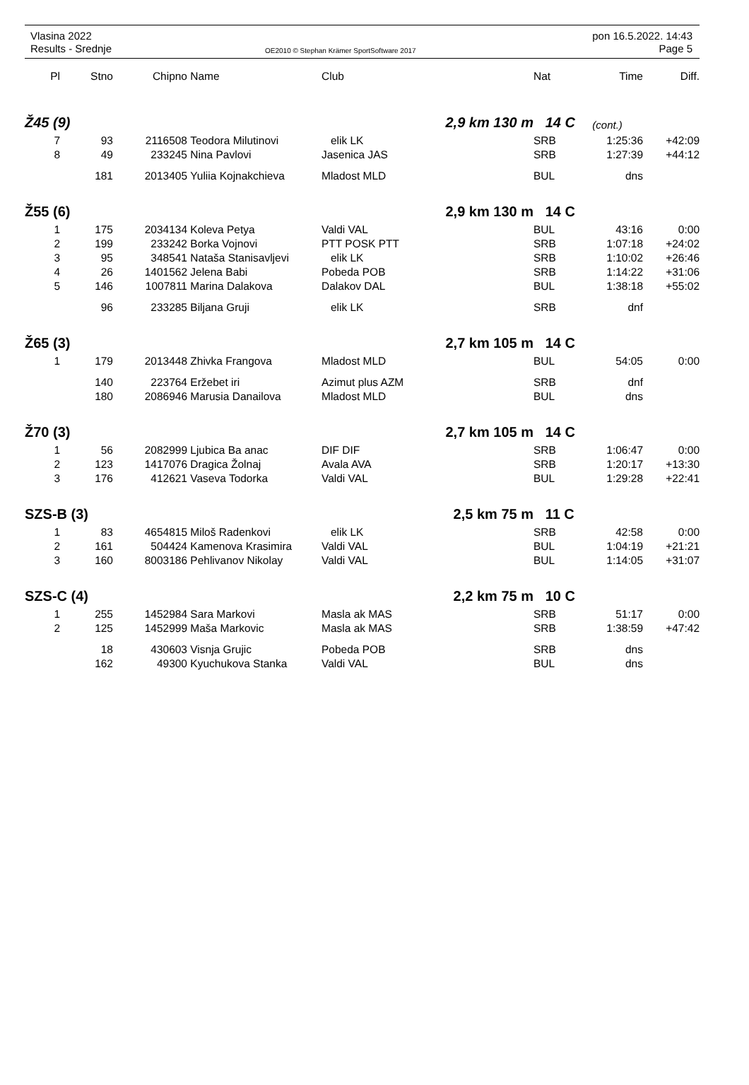Vlasina 2022
Results - Srednje
OE2010 © Stephan Krämer SportSoftware 2017
pon 16.5.2022. 14:43
Page 5
| Pl | Stno | Chipno | Name | Club | Nat | Time | Diff. |
| --- | --- | --- | --- | --- | --- | --- | --- |
| Ž45 (9) | | | | 2,9 km 130 m | 14 C | (cont.) | |
| 7 | 93 | 2116508 | Teodora Milutinovi | elik LK | SRB | 1:25:36 | +42:09 |
| 8 | 49 | 233245 | Nina Pavlovi | Jasenica JAS | SRB | 1:27:39 | +44:12 |
| | 181 | 2013405 | Yuliia Kojnakchieva | Mladost MLD | BUL | dns | |
| Ž55 (6) | | | | 2,9 km 130 m | 14 C | | |
| 1 | 175 | 2034134 | Koleva Petya | Valdi VAL | BUL | 43:16 | 0:00 |
| 2 | 199 | 233242 | Borka Vojnovi | PTT POSK PTT | SRB | 1:07:18 | +24:02 |
| 3 | 95 | 348541 | Nataša Stanisavljevi | elik LK | SRB | 1:10:02 | +26:46 |
| 4 | 26 | 1401562 | Jelena Babi | Pobeda POB | SRB | 1:14:22 | +31:06 |
| 5 | 146 | 1007811 | Marina Dalakova | Dalakov DAL | BUL | 1:38:18 | +55:02 |
| | 96 | 233285 | Biljana Gruji | elik LK | SRB | dnf | |
| Ž65 (3) | | | | 2,7 km 105 m | 14 C | | |
| 1 | 179 | 2013448 | Zhivka Frangova | Mladost MLD | BUL | 54:05 | 0:00 |
| | 140 | 223764 | Eržebet iri | Azimut plus AZM | SRB | dnf | |
| | 180 | 2086946 | Marusia Danailova | Mladost MLD | BUL | dns | |
| Ž70 (3) | | | | 2,7 km 105 m | 14 C | | |
| 1 | 56 | 2082999 | Ljubica Ba anac | DIF DIF | SRB | 1:06:47 | 0:00 |
| 2 | 123 | 1417076 | Dragica Žolnaj | Avala AVA | SRB | 1:20:17 | +13:30 |
| 3 | 176 | 412621 | Vaseva Todorka | Valdi VAL | BUL | 1:29:28 | +22:41 |
| SZS-B (3) | | | | 2,5 km 75 m | 11 C | | |
| 1 | 83 | 4654815 | Miloš Radenkovi | elik LK | SRB | 42:58 | 0:00 |
| 2 | 161 | 504424 | Kamenova Krasimira | Valdi VAL | BUL | 1:04:19 | +21:21 |
| 3 | 160 | 8003186 | Pehlivanov Nikolay | Valdi VAL | BUL | 1:14:05 | +31:07 |
| SZS-C (4) | | | | 2,2 km 75 m | 10 C | | |
| 1 | 255 | 1452984 | Sara Markovi | Masla ak MAS | SRB | 51:17 | 0:00 |
| 2 | 125 | 1452999 | Maša Markovic | Masla ak MAS | SRB | 1:38:59 | +47:42 |
| | 18 | 430603 | Visnja Grujic | Pobeda POB | SRB | dns | |
| | 162 | 49300 | Kyuchukova Stanka | Valdi VAL | BUL | dns | |